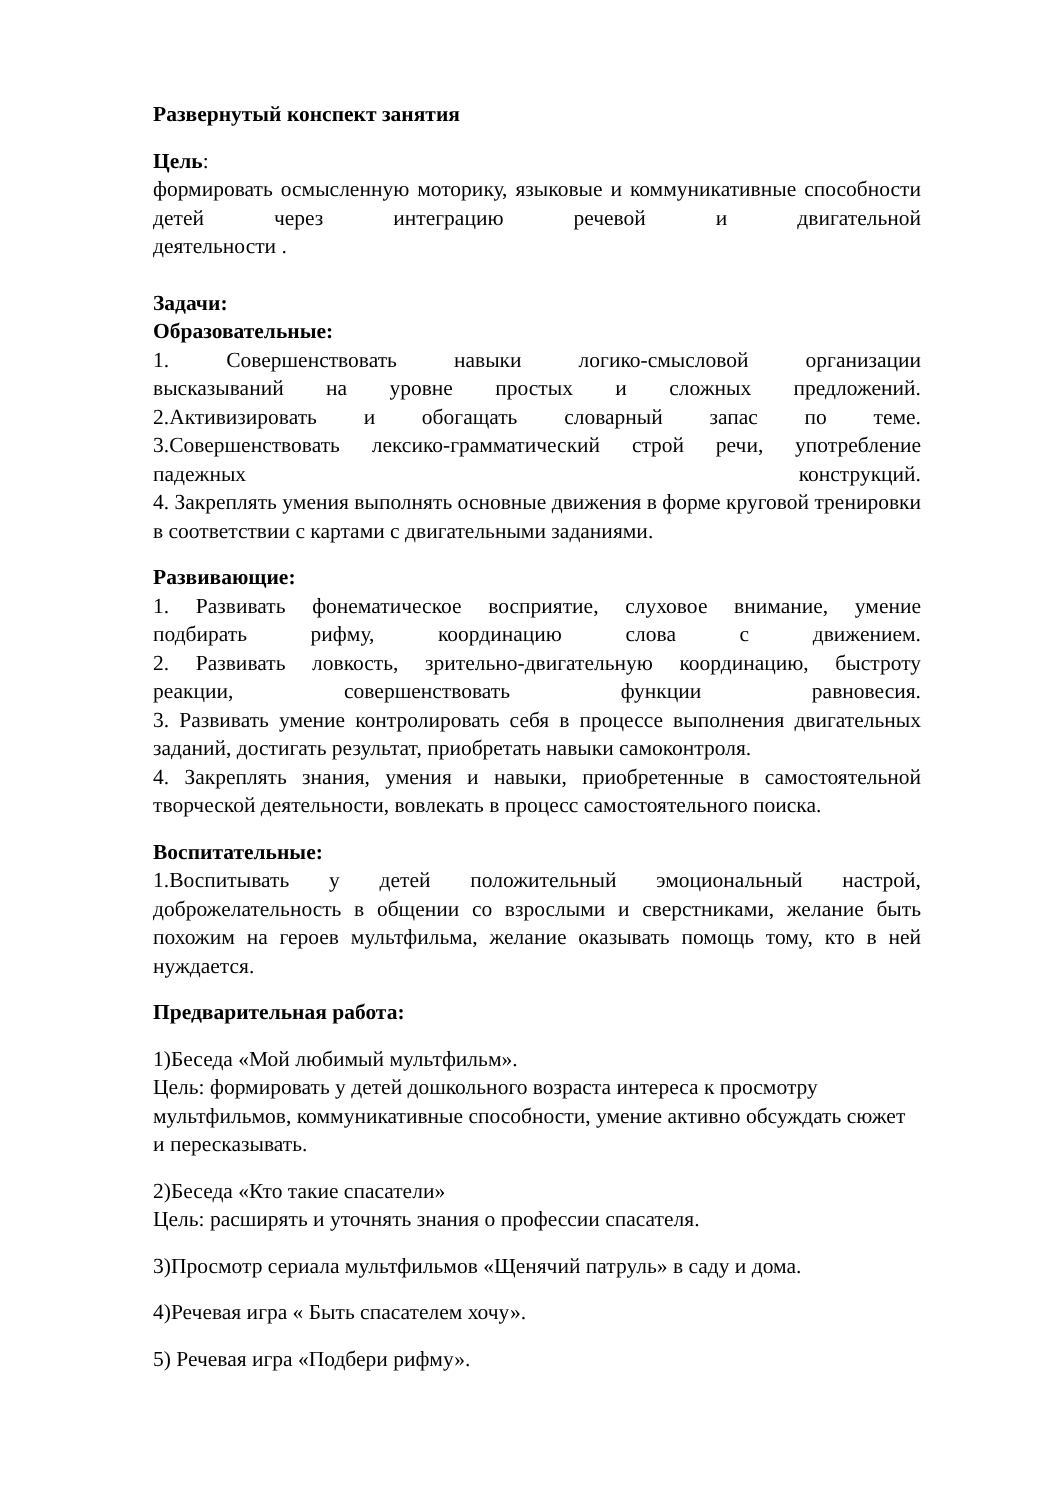Развернутый конспект занятия
Цель:
формировать осмысленную моторику, языковые и коммуникативные способности детей через интеграцию речевой и двигательной
деятельности .
Задачи:
Образовательные:
1. Совершенствовать навыки логико-смысловой организации
высказываний на уровне простых и сложных предложений.
2.Активизировать и обогащать словарный запас по теме.
3.Совершенствовать лексико-грамматический строй речи, употребление
падежных конструкций.
4. Закреплять умения выполнять основные движения в форме круговой тренировки в соответствии с картами с двигательными заданиями.
Развивающие:
1. Развивать фонематическое восприятие, слуховое внимание, умение
подбирать рифму, координацию слова с движением.
2. Развивать ловкость, зрительно-двигательную координацию, быстроту
реакции, совершенствовать функции равновесия.
3. Развивать умение контролировать себя в процессе выполнения двигательных заданий, достигать результат, приобретать навыки самоконтроля.
4. Закреплять знания, умения и навыки, приобретенные в самостоятельной творческой деятельности, вовлекать в процесс самостоятельного поиска.
Воспитательные:
1.Воспитывать у детей положительный эмоциональный настрой, доброжелательность в общении со взрослыми и сверстниками, желание быть похожим на героев мультфильма, желание оказывать помощь тому, кто в ней нуждается.
Предварительная работа:
1)Беседа «Мой любимый мультфильм».
Цель: формировать у детей дошкольного возраста интереса к просмотру мультфильмов, коммуникативные способности, умение активно обсуждать сюжет и пересказывать.
2)Беседа «Кто такие спасатели»
Цель: расширять и уточнять знания о профессии спасателя.
3)Просмотр сериала мультфильмов «Щенячий патруль» в саду и дома.
4)Речевая игра « Быть спасателем хочу».
5) Речевая игра «Подбери рифму».